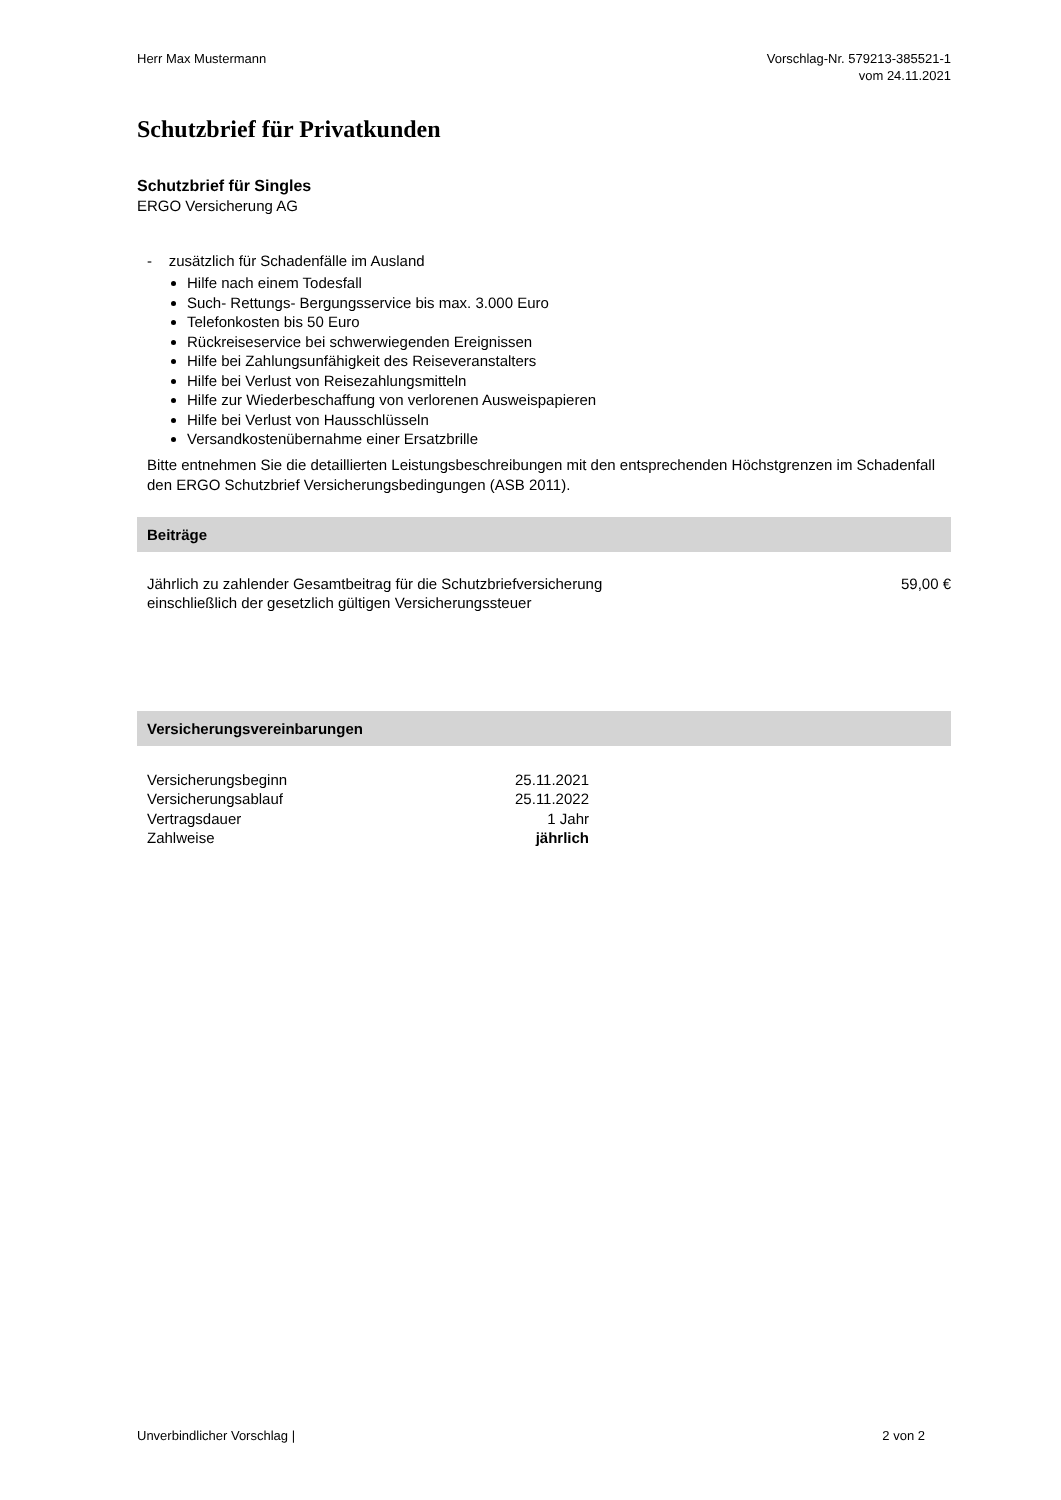Herr Max Mustermann Vorschlag-Nr. 579213-385521-1
vom 24.11.2021
Schutzbrief für Privatkunden
Schutzbrief für Singles
ERGO Versicherung AG
- zusätzlich für Schadenfälle im Ausland
Hilfe nach einem Todesfall
Such- Rettungs- Bergungsservice bis max. 3.000 Euro
Telefonkosten bis 50 Euro
Rückreiseservice bei schwerwiegenden Ereignissen
Hilfe bei Zahlungsunfähigkeit des Reiseveranstalters
Hilfe bei Verlust von Reisezahlungsmitteln
Hilfe zur Wiederbeschaffung von verlorenen Ausweispapieren
Hilfe bei Verlust von Hausschlüsseln
Versandkostenübernahme einer Ersatzbrille
Bitte entnehmen Sie die detaillierten Leistungsbeschreibungen mit den entsprechenden Höchstgrenzen im Schadenfall den ERGO Schutzbrief Versicherungsbedingungen (ASB 2011).
Beiträge
| Jährlich zu zahlender Gesamtbeitrag für die Schutzbriefversicherung einschließlich der gesetzlich gültigen Versicherungssteuer | 59,00 € |
Versicherungsvereinbarungen
| Versicherungsbeginn | 25.11.2021 |
| Versicherungsablauf | 25.11.2022 |
| Vertragsdauer | 1 Jahr |
| Zahlweise | jährlich |
Unverbindlicher Vorschlag | 2 von 2